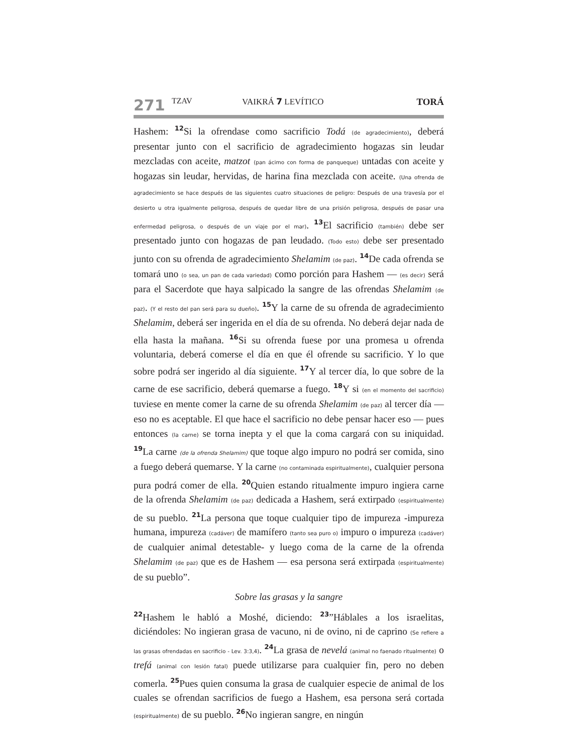271 TZAV VAIKRÁ 7 LEVÍTICO TORÁ
Hashem: <sup>12</sup>Si la ofrendase como sacrificio Todá (de agradecimiento), deberá presentar junto con el sacrificio de agradecimiento hogazas sin leudar mezcladas con aceite, matzot (pan ácimo con forma de panqueque) untadas con aceite y hogazas sin leudar, hervidas, de harina fina mezclada con aceite. (Una ofrenda de agradecimiento se hace después de las siguientes cuatro situaciones de peligro: Después de una travesía por el desierto u otra igualmente peligrosa, después de quedar libre de una prisión peligrosa, después de pasar una enfermedad peligrosa, o después de un viaje por el mar). <sup>13</sup>El sacrificio (también) debe ser presentado junto con hogazas de pan leudado. (Todo esto) debe ser presentado junto con su ofrenda de agradecimiento Shelamim (de paz). <sup>14</sup>De cada ofrenda se tomará uno (o sea, un pan de cada variedad) como porción para Hashem — (es decir) será para el Sacerdote que haya salpicado la sangre de las ofrendas Shelamim (de paz). (Y el resto del pan será para su dueño). <sup>15</sup>Y la carne de su ofrenda de agradecimiento Shelamim, deberá ser ingerida en el día de su ofrenda. No deberá dejar nada de ella hasta la mañana. <sup>16</sup>Si su ofrenda fuese por una promesa u ofrenda voluntaria, deberá comerse el día en que él ofrende su sacrificio. Y lo que sobre podrá ser ingerido al día siguiente. <sup>17</sup>Y al tercer día, lo que sobre de la carne de ese sacrificio, deberá quemarse a fuego. <sup>18</sup>Y si (en el momento del sacrificio) tuviese en mente comer la carne de su ofrenda Shelamim (de paz) al tercer día — eso no es aceptable. El que hace el sacrificio no debe pensar hacer eso — pues entonces (la carne) se torna inepta y el que la coma cargará con su iniquidad. <sup>19</sup>La carne (de la ofrenda Shelamim) que toque algo impuro no podrá ser comida, sino a fuego deberá quemarse. Y la carne (no contaminada espiritualmente), cualquier persona pura podrá comer de ella. <sup>20</sup>Quien estando ritualmente impuro ingiera carne de la ofrenda Shelamim (de paz) dedicada a Hashem, será extirpado (espiritualmente) de su pueblo. <sup>21</sup>La persona que toque cualquier tipo de impureza -impureza humana, impureza (cadáver) de mamífero (tanto sea puro o) impuro o impureza (cadáver) de cualquier animal detestable- y luego coma de la carne de la ofrenda Shelamim (de paz) que es de Hashem — esa persona será extirpada (espiritualmente) de su pueblo”.
Sobre las grasas y la sangre
<sup>22</sup> Hashem le habló a Moshé, diciendo: <sup>23</sup>”Háblales a los israelitas, diciéndoles: No ingieran grasa de vacuno, ni de ovino, ni de caprino (Se refiere a las grasas ofrendadas en sacrificio - Lev. 3:3,4). <sup>24</sup>La grasa de nevelá (animal no faenado ritualmente) o trefá (animal con lesión fatal) puede utilizarse para cualquier fin, pero no deben comerla. <sup>25</sup>Pues quien consuma la grasa de cualquier especie de animal de los cuales se ofrendan sacrificios de fuego a Hashem, esa persona será cortada (espiritualmente) de su pueblo. <sup>26</sup>No ingieran sangre, en ningún